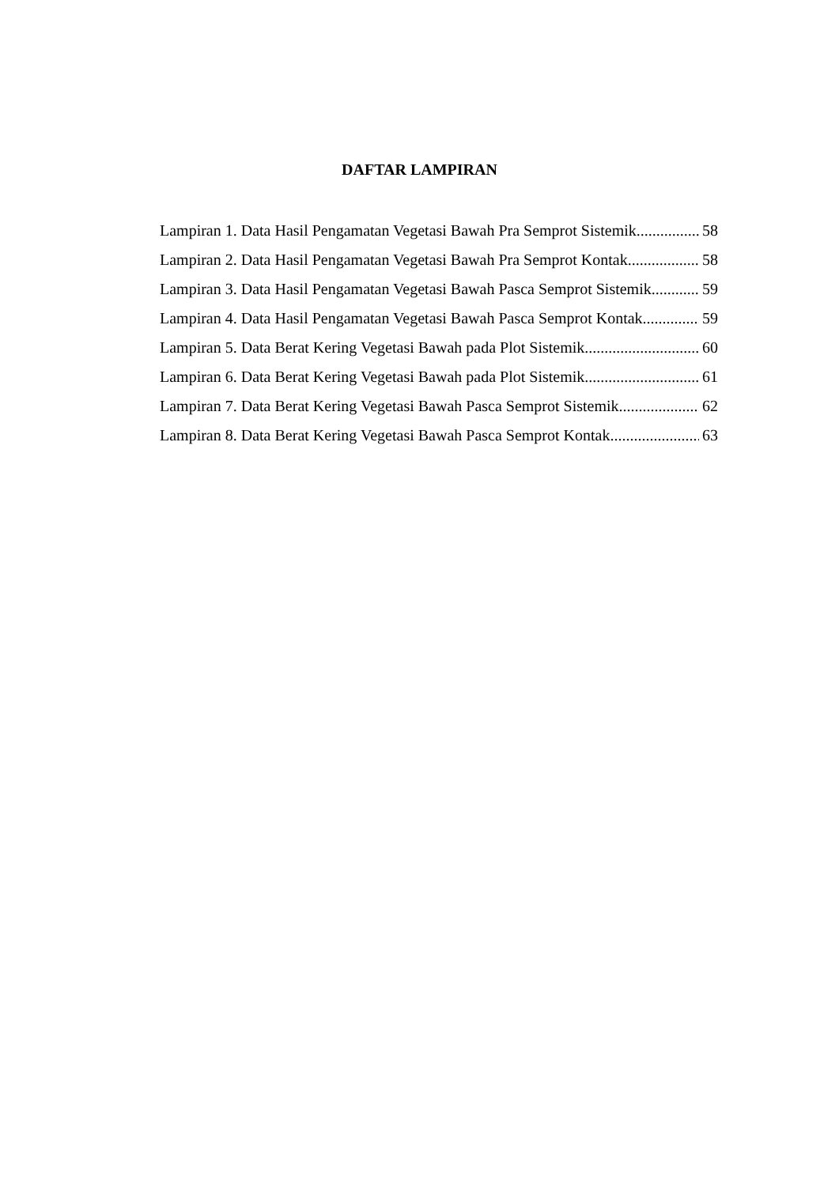DAFTAR LAMPIRAN
Lampiran 1. Data Hasil Pengamatan Vegetasi Bawah Pra Semprot Sistemik 58
Lampiran 2. Data Hasil Pengamatan Vegetasi Bawah Pra Semprot Kontak 58
Lampiran 3. Data Hasil Pengamatan Vegetasi Bawah Pasca Semprot Sistemik 59
Lampiran 4. Data Hasil Pengamatan Vegetasi Bawah Pasca Semprot Kontak 59
Lampiran 5. Data Berat Kering Vegetasi Bawah pada Plot Sistemik 60
Lampiran 6. Data Berat Kering Vegetasi Bawah pada Plot Sistemik 61
Lampiran 7. Data Berat Kering Vegetasi Bawah Pasca Semprot Sistemik 62
Lampiran 8. Data Berat Kering Vegetasi Bawah Pasca Semprot Kontak 63